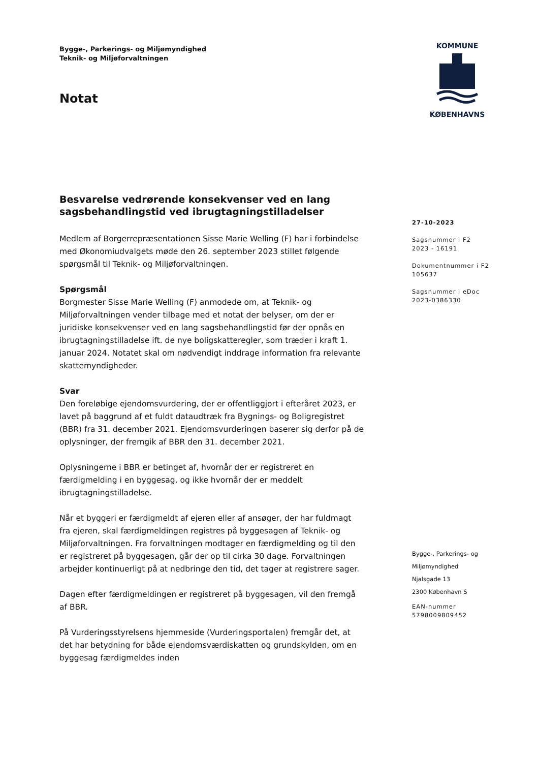Bygge-, Parkerings- og Miljømyndighed
Teknik- og Miljøforvaltningen
Notat
KOMMUNE
KØBENHAVNS
Besvarelse vedrørende konsekvenser ved en lang sagsbehandlingstid ved ibrugtagningstilladelser
Medlem af Borgerrepræsentationen Sisse Marie Welling (F) har i forbindelse med Økonomiudvalgets møde den 26. september 2023 stillet følgende spørgsmål til Teknik- og Miljøforvaltningen.
Spørgsmål
Borgmester Sisse Marie Welling (F) anmodede om, at Teknik- og Miljøforvaltningen vender tilbage med et notat der belyser, om der er juridiske konsekvenser ved en lang sagsbehandlingstid før der opnås en ibrugtagningstilladelse ift. de nye boligskatteregler, som træder i kraft 1. januar 2024. Notatet skal om nødvendigt inddrage information fra relevante skattemyndigheder.
Svar
Den foreløbige ejendomsvurdering, der er offentliggjort i efteråret 2023, er lavet på baggrund af et fuldt dataudtræk fra Bygnings- og Boligregistret (BBR) fra 31. december 2021. Ejendomsvurderingen baserer sig derfor på de oplysninger, der fremgik af BBR den 31. december 2021.
Oplysningerne i BBR er betinget af, hvornår der er registreret en færdigmelding i en byggesag, og ikke hvornår der er meddelt ibrugtagningstilladelse.
Når et byggeri er færdigmeldt af ejeren eller af ansøger, der har fuldmagt fra ejeren, skal færdigmeldingen registres på byggesagen af Teknik- og Miljøforvaltningen. Fra forvaltningen modtager en færdigmelding og til den er registreret på byggesagen, går der op til cirka 30 dage. Forvaltningen arbejder kontinuerligt på at nedbringe den tid, det tager at registrere sager.
Dagen efter færdigmeldingen er registreret på byggesagen, vil den fremgå af BBR.
På Vurderingsstyrelsens hjemmeside (Vurderingsportalen) fremgår det, at det har betydning for både ejendomsværdiskatten og grundskylden, om en byggesag færdigmeldes inden
27-10-2023
Sagsnummer i F2
2023 - 16191
Dokumentnummer i F2
105637
Sagsnummer i eDoc
2023-0386330
Bygge-, Parkerings- og
Miljømyndighed
Njalsgade 13
2300 København S
EAN-nummer
5798009809452